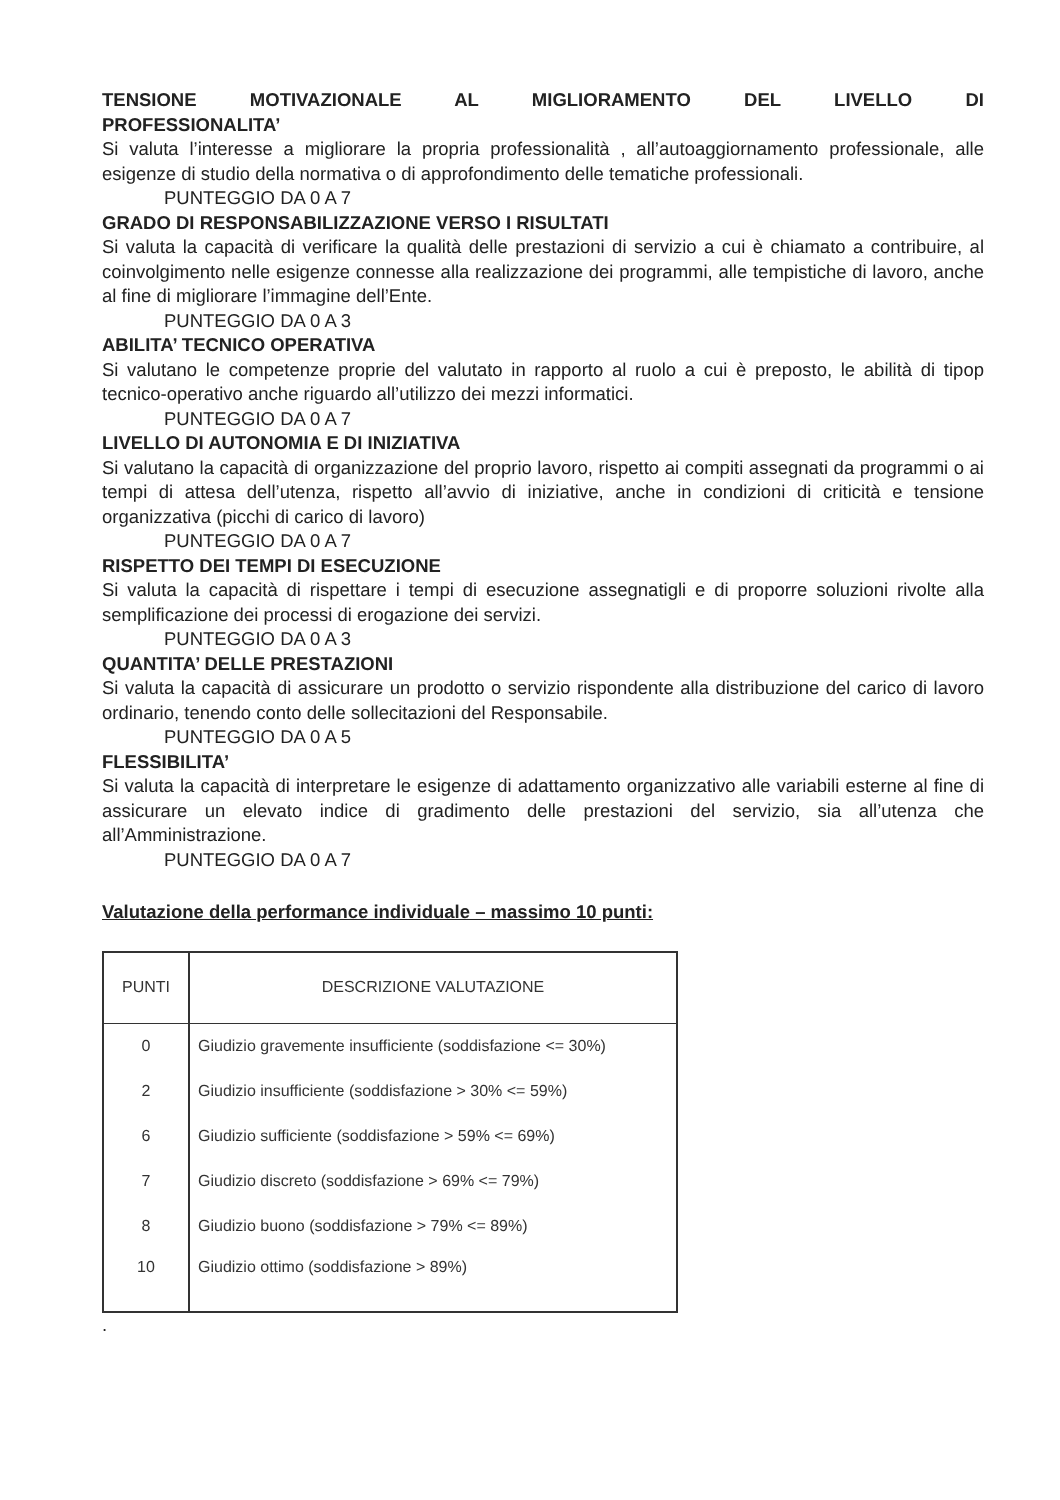TENSIONE MOTIVAZIONALE AL MIGLIORAMENTO DEL LIVELLO DI
PROFESSIONALITA’
Si valuta l’interesse a migliorare la propria professionalità , all’autoaggiornamento professionale, alle esigenze di studio della normativa o di approfondimento delle tematiche professionali.
PUNTEGGIO DA 0 A 7
GRADO DI RESPONSABILIZZAZIONE VERSO I RISULTATI
Si valuta la capacità di verificare la qualità delle prestazioni di servizio a cui è chiamato a contribuire, al coinvolgimento nelle esigenze connesse alla realizzazione dei programmi, alle tempistiche di lavoro, anche al fine di migliorare l’immagine dell’Ente.
PUNTEGGIO DA 0 A 3
ABILITA’ TECNICO OPERATIVA
Si valutano le competenze proprie del valutato in rapporto al ruolo a cui è preposto, le abilità di tipop tecnico-operativo anche riguardo all’utilizzo dei mezzi informatici.
PUNTEGGIO DA 0 A 7
LIVELLO DI AUTONOMIA E DI INIZIATIVA
Si valutano la capacità di organizzazione del proprio lavoro, rispetto ai compiti assegnati da programmi o ai tempi di attesa dell’utenza, rispetto all’avvio di iniziative, anche in condizioni di criticità e tensione organizzativa (picchi di carico di lavoro)
PUNTEGGIO DA 0 A 7
RISPETTO DEI TEMPI DI ESECUZIONE
Si valuta la capacità di rispettare i tempi di esecuzione assegnatigli e di proporre soluzioni rivolte alla semplificazione dei processi di erogazione dei servizi.
PUNTEGGIO DA 0 A 3
QUANTITA’ DELLE PRESTAZIONI
Si valuta la capacità di assicurare un prodotto o servizio rispondente alla distribuzione del carico di lavoro ordinario, tenendo conto delle sollecitazioni del Responsabile.
PUNTEGGIO DA 0 A 5
FLESSIBILITA’
Si valuta la capacità di interpretare le esigenze di adattamento organizzativo alle variabili esterne al fine di assicurare un elevato indice di gradimento delle prestazioni del servizio, sia all’utenza che all’Amministrazione.
PUNTEGGIO DA 0 A 7
Valutazione della performance individuale – massimo 10 punti:
| PUNTI | DESCRIZIONE VALUTAZIONE |
| --- | --- |
| 0 | Giudizio gravemente insufficiente (soddisfazione <= 30%) |
| 2 | Giudizio insufficiente (soddisfazione > 30% <= 59%) |
| 6 | Giudizio sufficiente (soddisfazione > 59% <= 69%) |
| 7 | Giudizio discreto (soddisfazione > 69% <= 79%) |
| 8 | Giudizio buono (soddisfazione > 79% <= 89%) |
| 10 | Giudizio ottimo (soddisfazione > 89%) |
.